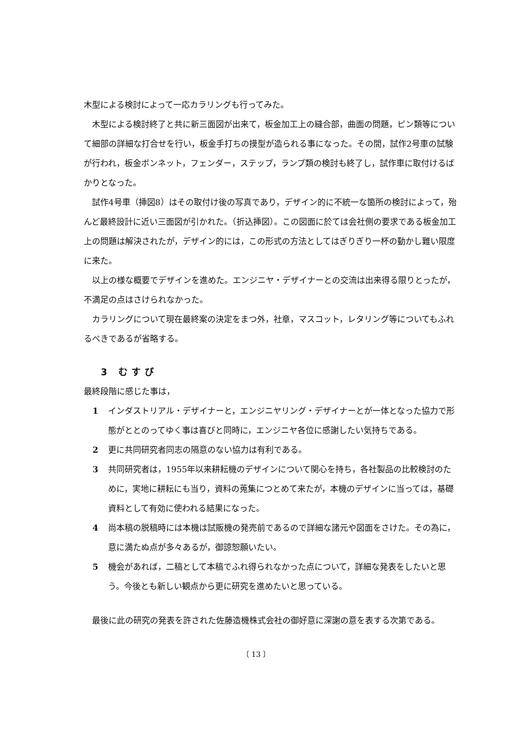木型による検討によって一応カラリングも行ってみた。
木型による検討終了と共に新三面図が出来て，板金加工上の縫合部，曲面の問題，ピン類等について細部の詳細な打合せを行い，板金手打ちの摸型が造られる事になった。その間，試作2号車の試験が行われ，板金ボンネット，フェンダー，ステップ，ランプ類の検討も終了し，試作車に取付けるばかりとなった。
試作4号車（挿図8）はその取付け後の写真であり，デザイン的に不統一な箇所の検討によって，殆んど最終設計に近い三面図が引かれた。（折込挿図）。この図面に於ては会社側の要求である板金加工上の問題は解決されたが，デザイン的には，この形式の方法としてはぎりぎり一杯の動かし難い限度に来た。
以上の様な概要でデザインを進めた。エンジニヤ・デザイナーとの交流は出来得る限りとったが，不満足の点はさけられなかった。
カラリングについて現在最終案の決定をまつ外，社章，マスコット，レタリング等についてもふれるべきであるが省略する。
3 むすび
最終段階に感じた事は，
1 インダストリアル・デザイナーと，エンジニヤリング・デザイナーとが一体となった協力で形態がととのってゆく事は喜びと同時に，エンジニヤ各位に感謝したい気持ちである。
2 更に共同研究者同志の隔意のない協力は有利である。
3 共同研究者は，1955年以来耕耘機のデザインについて関心を持ち，各社製品の比較検討のために，実地に耕耘にも当り，資料の蒐集につとめて来たが，本機のデザインに当っては，基礎資料として有効に使われる結果になった。
4 尚本稿の脱稿時には本機は試販機の発売前であるので詳細な諸元や図面をさけた。その為に，意に満たぬ点が多々あるが，御諒恕願いたい。
5 機会があれば，二稿として本稿でふれ得られなかった点について，詳細な発表をしたいと思う。今後とも新しい観点から更に研究を進めたいと思っている。
最後に此の研究の発表を許された佐藤造機株式会社の御好意に深謝の意を表する次第である。
〔 13 〕